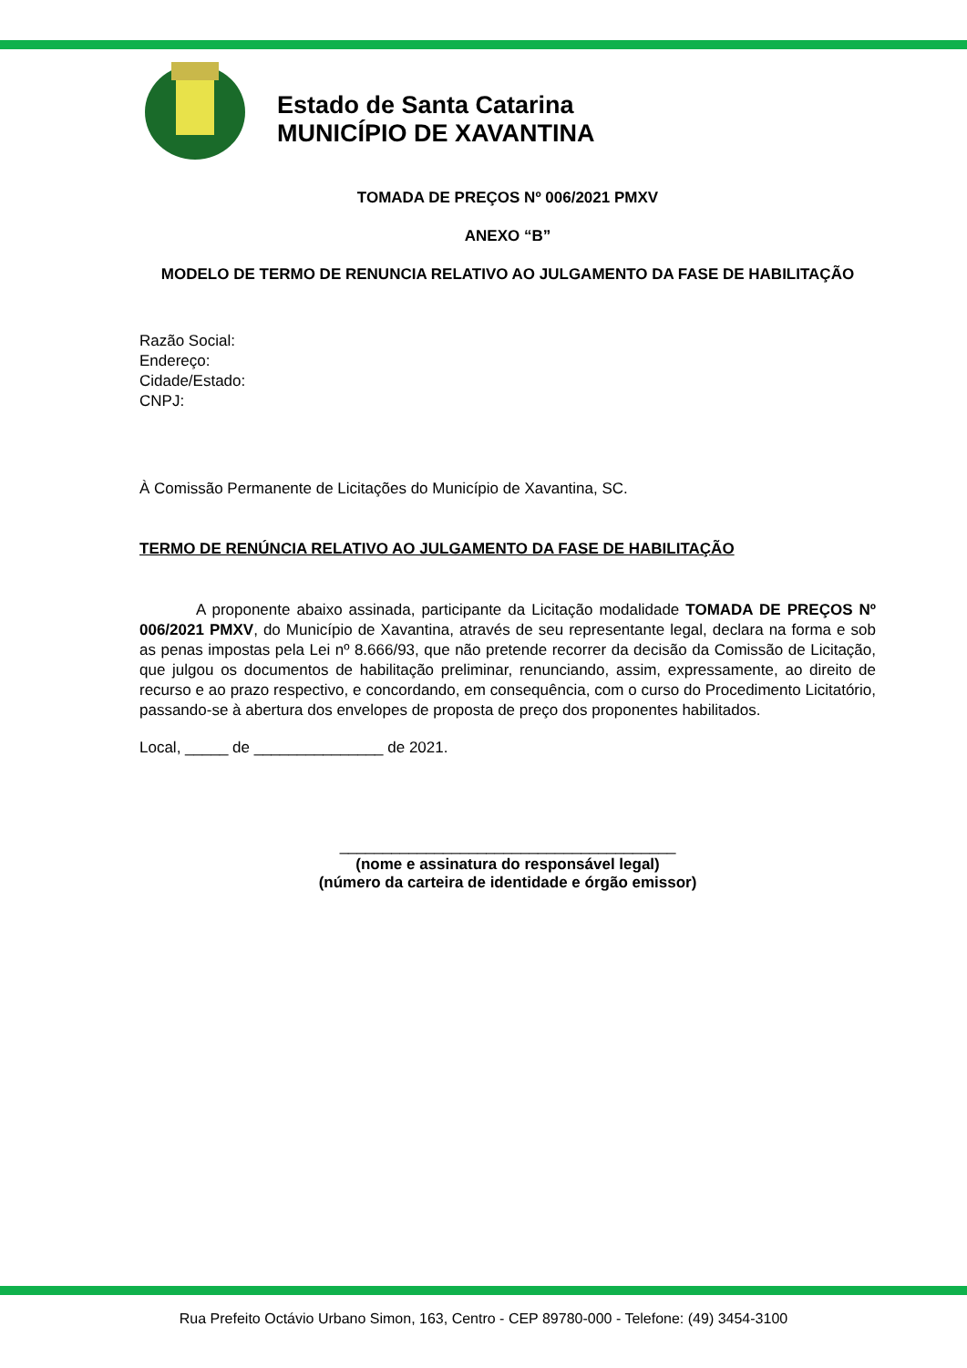Estado de Santa Catarina
MUNICÍPIO DE XAVANTINA
TOMADA DE PREÇOS Nº 006/2021 PMXV
ANEXO “B”
MODELO DE TERMO DE RENUNCIA RELATIVO AO JULGAMENTO DA FASE DE HABILITAÇÃO
Razão Social:
Endereço:
Cidade/Estado:
CNPJ:
À Comissão Permanente de Licitações do Município de Xavantina, SC.
TERMO DE RENÚNCIA RELATIVO AO JULGAMENTO DA FASE DE HABILITAÇÃO
A proponente abaixo assinada, participante da Licitação modalidade TOMADA DE PREÇOS Nº 006/2021 PMXV, do Município de Xavantina, através de seu representante legal, declara na forma e sob as penas impostas pela Lei nº 8.666/93, que não pretende recorrer da decisão da Comissão de Licitação, que julgou os documentos de habilitação preliminar, renunciando, assim, expressamente, ao direito de recurso e ao prazo respectivo, e concordando, em consequência, com o curso do Procedimento Licitatório, passando-se à abertura dos envelopes de proposta de preço dos proponentes habilitados.
Local, _____ de _______________ de 2021.
_______________________________________
(nome e assinatura do responsável legal)
(número da carteira de identidade e órgão emissor)
Rua Prefeito Octávio Urbano Simon, 163, Centro - CEP 89780-000 - Telefone: (49) 3454-3100